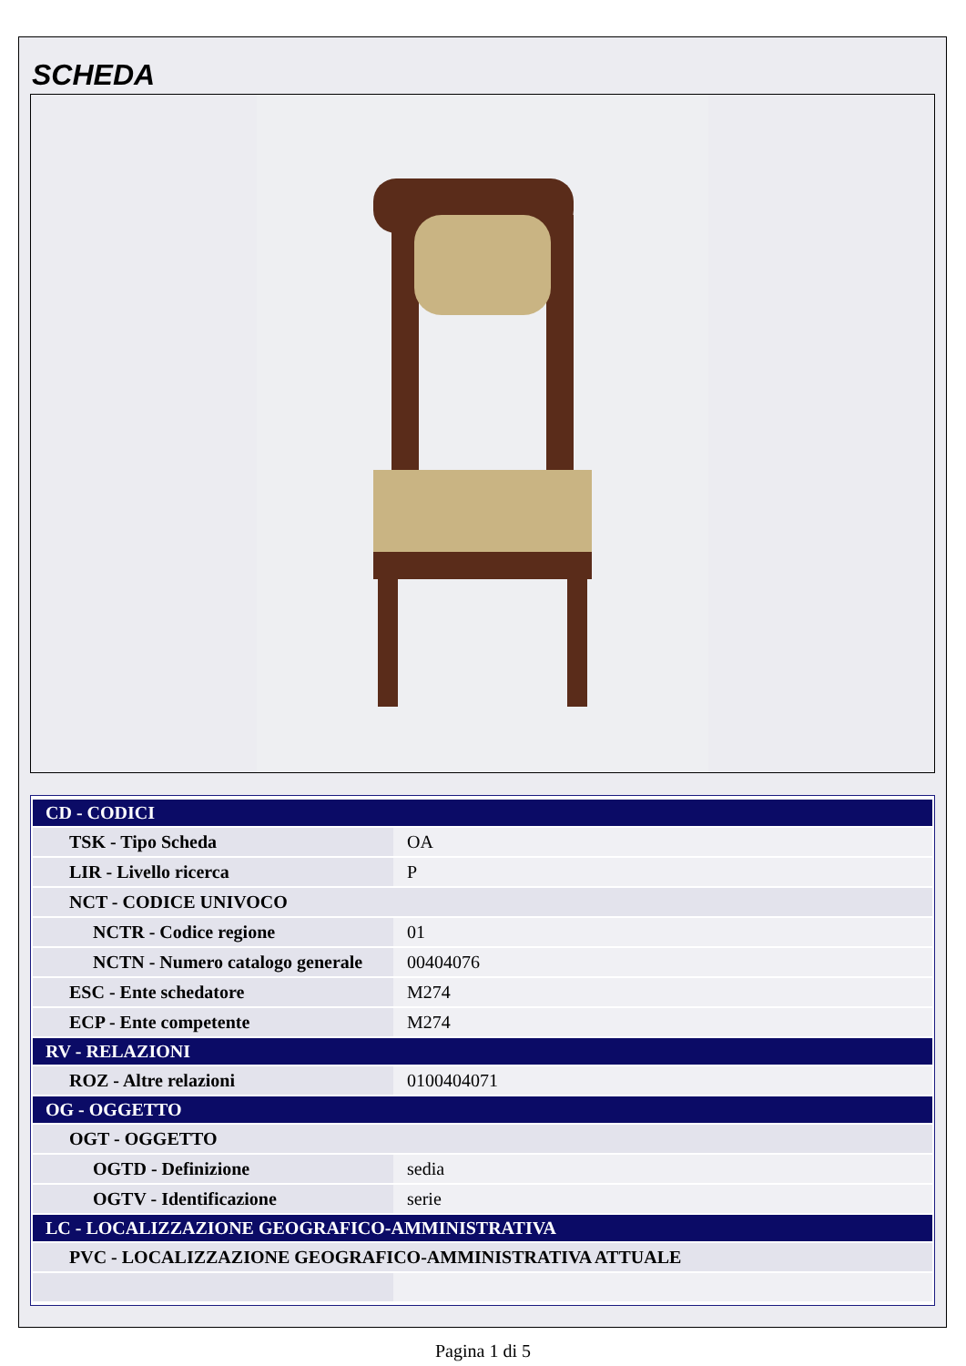SCHEDA
| CD - CODICI | |
| TSK - Tipo Scheda | OA |
| LIR - Livello ricerca | P |
| NCT - CODICE UNIVOCO | |
| NCTR - Codice regione | 01 |
| NCTN - Numero catalogo generale | 00404076 |
| ESC - Ente schedatore | M274 |
| ECP - Ente competente | M274 |
| RV - RELAZIONI | |
| ROZ - Altre relazioni | 0100404071 |
| OG - OGGETTO | |
| OGT - OGGETTO | |
| OGTD - Definizione | sedia |
| OGTV - Identificazione | serie |
| LC - LOCALIZZAZIONE GEOGRAFICO-AMMINISTRATIVA | |
| PVC - LOCALIZZAZIONE GEOGRAFICO-AMMINISTRATIVA ATTUALE | |
Pagina 1 di 5